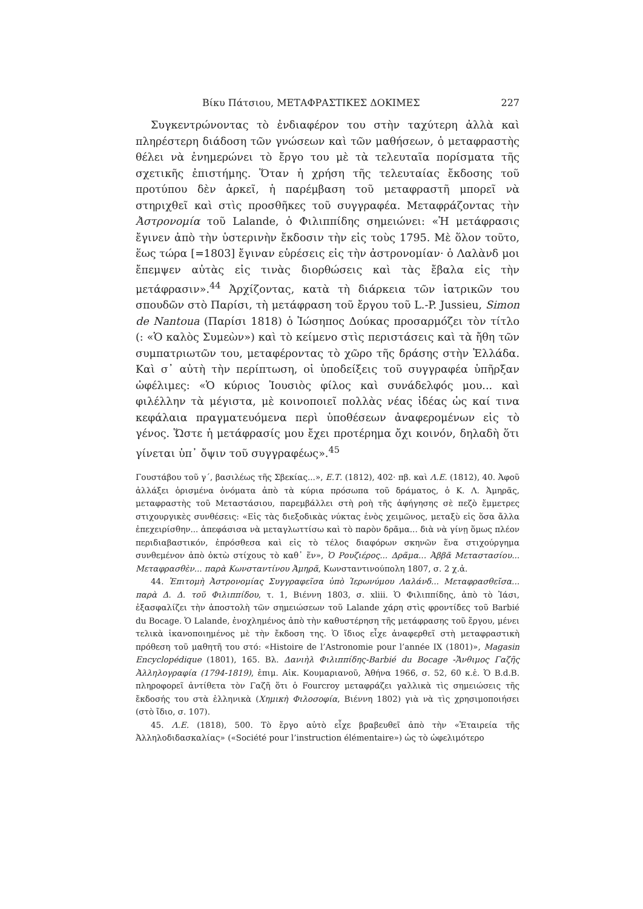Βίκυ Πάτσιου, ΜΕΤΑΦΡΑΣΤΙΚΕΣ ΔΟΚΙΜΕΣ 227
Συγκεντρώνοντας τὸ ἐνδιαφέρον του στὴν ταχύτερη ἀλλὰ καὶ πληρέστερη διάδοση τῶν γνώσεων καὶ τῶν μαθήσεων, ὁ μεταφραστὴς θέλει νὰ ἐνημερώνει τὸ ἔργο του μὲ τὰ τελευταῖα πορίσματα τῆς σχετικῆς ἐπιστήμης. Ὅταν ἡ χρήση τῆς τελευταίας ἔκδοσης τοῦ προτύπου δὲν ἀρκεῖ, ἡ παρέμβαση τοῦ μεταφραστῆ μπορεῖ νὰ στηριχθεῖ καὶ στὶς προσθῆκες τοῦ συγγραφέα. Μεταφράζοντας τὴν Ἀστρονομία τοῦ Lalande, ὁ Φιλιππίδης σημειώνει: «Ἡ μετάφρασις ἔγινεν ἀπὸ τὴν ὑστερινὴν ἔκδοσιν τὴν εἰς τοὺς 1795. Μὲ ὅλον τοῦτο, ἕως τώρα [=1803] ἔγιναν εὑρέσεις εἰς τὴν ἀστρονομίαν· ὁ Λαλὰνδ μοι ἔπεμψεν αὐτὰς εἰς τινὰς διορθώσεις καὶ τὰς ἔβαλα εἰς τὴν μετάφρασιν».<sup>44</sup> Ἀρχίζοντας, κατὰ τὴ διάρκεια τῶν ἰατρικῶν του σπουδῶν στὸ Παρίσι, τὴ μετάφραση τοῦ ἔργου τοῦ L.-P. Jussieu, Simon de Nantoua (Παρίσι 1818) ὁ Ἰώσηπος Δούκας προσαρμόζει τὸν τίτλο (: «Ὁ καλὸς Συμεὼν») καὶ τὸ κείμενο στὶς περιστάσεις καὶ τὰ ἤθη τῶν συμπατριωτῶν του, μεταφέροντας τὸ χῶρο τῆς δράσης στὴν Ἑλλάδα. Καὶ σ᾽ αὐτὴ τὴν περίπτωση, οἱ ὑποδείξεις τοῦ συγγραφέα ὑπῆρξαν ὠφέλιμες: «Ὁ κύριος Ἰουσιὸς φίλος καὶ συνάδελφός μου... καὶ φιλέλλην τὰ μέγιστα, μὲ κοινοποιεῖ πολλὰς νέας ἰδέας ὡς καί τινα κεφάλαια πραγματευόμενα περὶ ὑποθέσεων ἀναφερομένων εἰς τὸ γένος. Ὥστε ἡ μετάφρασίς μου ἔχει προτέρημα ὄχι κοινόν, δηλαδὴ ὅτι γίνεται ὑπ᾽ ὄψιν τοῦ συγγραφέως».<sup>45</sup>
Γουστάβου τοῦ γ΄, βασιλέως τῆς Σβεκίας...», Ε.Τ. (1812), 402· πβ. καὶ Λ.Ε. (1812), 40. Ἀφοῦ ἀλλάξει ὁρισμένα ὀνόματα ἀπὸ τὰ κύρια πρόσωπα τοῦ δράματος, ὁ Κ. Λ. Ἀμηρᾶς, μεταφραστὴς τοῦ Μεταστάσιου, παρεμβάλλει στὴ ροὴ τῆς ἀφήγησης σὲ πεζὸ ἔμμετρες στιχουργικὲς συνθέσεις: «Εἰς τὰς διεξοδικὰς νύκτας ἑνὸς χειμῶνος, μεταξὺ εἰς ὅσα ἄλλα ἐπεχειρίσθην... ἀπεφάσισα νὰ μεταγλωττίσω καὶ τὸ παρὸν δρᾶμα... διὰ νὰ γίνῃ ὅμως πλέον περιδιαβαστικόν, ἐπρόσθεσα καὶ εἰς τὸ τέλος διαφόρων σκηνῶν ἕνα στιχούργημα συνθεμένον ἀπὸ ὀκτὼ στίχους τὸ καθ᾽ ἕν», Ὁ Ρουζιέρος... Δρᾶμα... Ἀββᾶ Μεταστασίου... Μεταφρασθὲν... παρὰ Κωνσταντίνου Ἀμηρᾶ, Κωνσταντινούπολη 1807, σ. 2 χ.ἀ.
44. Ἐπιτομὴ Ἀστρονομίας Συγγραφεῖσα ὑπὸ Ἱερωνύμου Λαλάνδ... Μεταφρασθεῖσα... παρὰ Δ. Δ. τοῦ Φιλιππίδου, τ. 1, Βιέννη 1803, σ. xliii. Ὁ Φιλιππίδης, ἀπὸ τὸ Ἰάσι, ἐξασφαλίζει τὴν ἀποστολὴ τῶν σημειώσεων τοῦ Lalande χάρη στὶς φροντίδες τοῦ Barbié du Bocage. Ὁ Lalande, ἐνοχλημένος ἀπὸ τὴν καθυστέρηση τῆς μετάφρασης τοῦ ἔργου, μένει τελικὰ ἱκανοποιημένος μὲ τὴν ἔκδοση της. Ὁ ἴδιος εἶχε ἀναφερθεῖ στὴ μεταφραστικὴ πρόθεση τοῦ μαθητῆ του στό: «Histoire de l’Astronomie pour l’année IX (1801)», Magasin Encyclopédique (1801), 165. Βλ. Δανιὴλ Φιλιππίδης-Barbié du Bocage -Ἄνθιμος Γαζῆς Ἀλληλογραφία (1794-1819), ἐπιμ. Αἰκ. Κουμαριανοῦ, Ἀθήνα 1966, σ. 52, 60 κ.ἑ. Ὁ B.d.B. πληροφορεῖ ἀντίθετα τὸν Γαζῆ ὅτι ὁ Fourcroy μεταφράζει γαλλικὰ τὶς σημειώσεις τῆς ἔκδοσής του στὰ ἑλληνικὰ (Χημικὴ Φιλοσοφία, Βιέννη 1802) γιὰ νὰ τὶς χρησιμοποιήσει (στὸ ἴδιο, σ. 107).
45. Λ.Ε. (1818), 500. Τὸ ἔργο αὐτὸ εἶχε βραβευθεῖ ἀπὸ τὴν «Ἑταιρεία τῆς Ἀλληλοδιδασκαλίας» («Société pour l’instruction élémentaire») ὡς τὸ ὠφελιμότερο